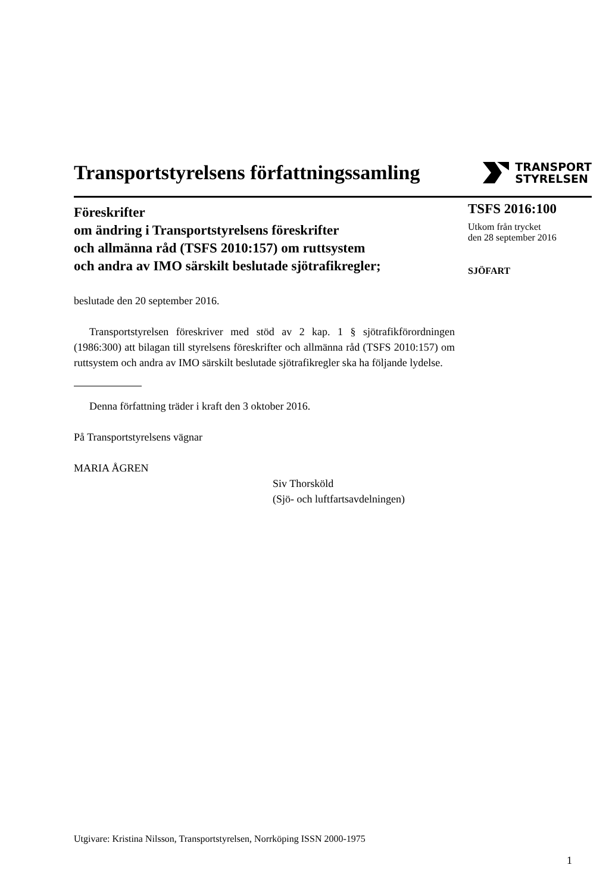Transportstyrelsens författningssamling
TRANSPORT
STYRELSEN
Föreskrifter
om ändring i Transportstyrelsens föreskrifter
och allmänna råd (TSFS 2010:157) om ruttsystem
och andra av IMO särskilt beslutade sjötrafikregler;
beslutade den 20 september 2016.
Transportstyrelsen föreskriver med stöd av 2 kap. 1 § sjötrafikförordningen (1986:300) att bilagan till styrelsens föreskrifter och allmänna råd (TSFS 2010:157) om ruttsystem och andra av IMO särskilt beslutade sjötrafikregler ska ha följande lydelse.
Denna författning träder i kraft den 3 oktober 2016.
På Transportstyrelsens vägnar
MARIA ÅGREN
Siv Thorsköld
(Sjö- och luftfartsavdelningen)
TSFS 2016:100
Utkom från trycket
den 28 september 2016
SJÖFART
Utgivare: Kristina Nilsson, Transportstyrelsen, Norrköping ISSN 2000-1975
1